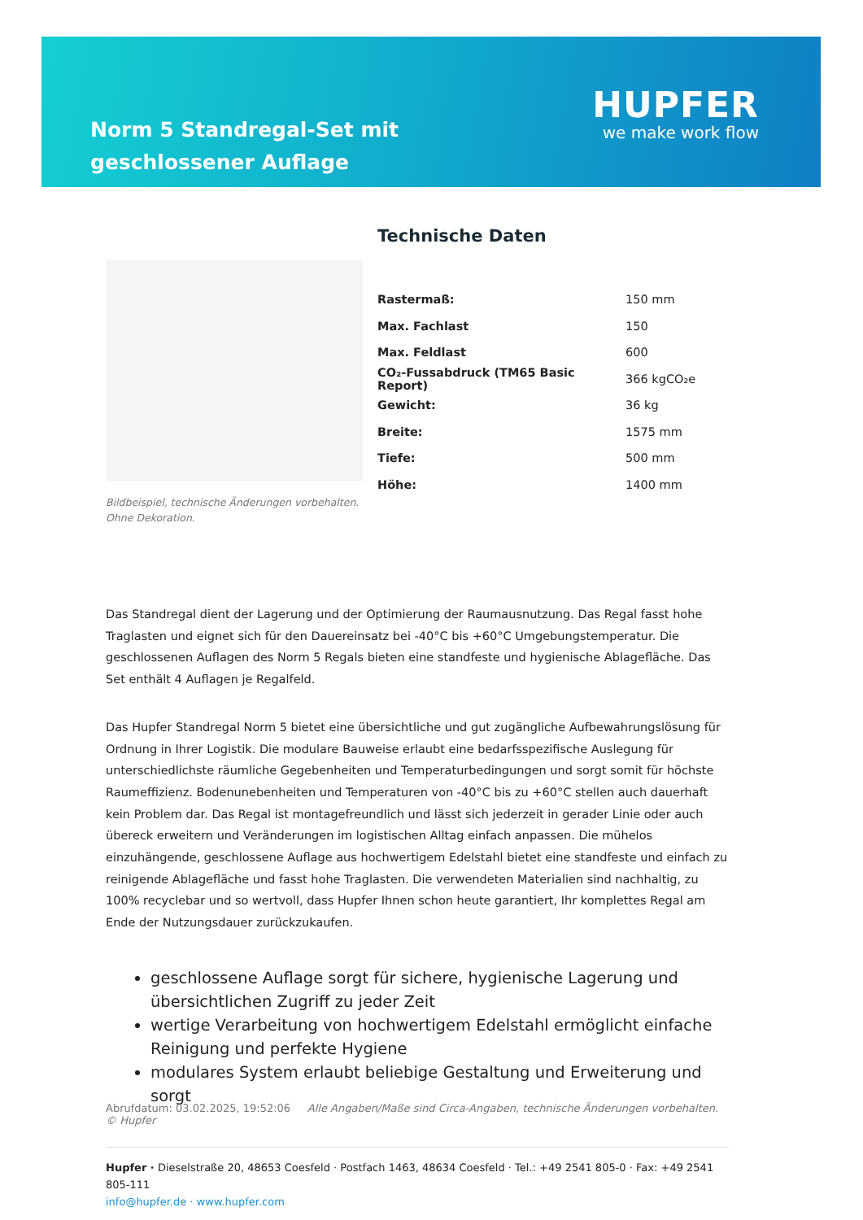Norm 5 Standregal-Set mit geschlossener Auflage
HUPFER
we make work flow
Bildbeispiel, technische Änderungen vorbehalten.
Ohne Dekoration.
Technische Daten
| Rastermaß: | 150 mm |
| Max. Fachlast | 150 |
| Max. Feldlast | 600 |
| CO₂-Fussabdruck (TM65 Basic Report) | 366 kgCO₂e |
| Gewicht: | 36 kg |
| Breite: | 1575 mm |
| Tiefe: | 500 mm |
| Höhe: | 1400 mm |
Das Standregal dient der Lagerung und der Optimierung der Raumausnutzung. Das Regal fasst hohe Traglasten und eignet sich für den Dauereinsatz bei -40°C bis +60°C Umgebungstemperatur. Die geschlossenen Auflagen des Norm 5 Regals bieten eine standfeste und hygienische Ablagefläche. Das Set enthält 4 Auflagen je Regalfeld.
Das Hupfer Standregal Norm 5 bietet eine übersichtliche und gut zugängliche Aufbewahrungslösung für Ordnung in Ihrer Logistik. Die modulare Bauweise erlaubt eine bedarfsspezifische Auslegung für unterschiedlichste räumliche Gegebenheiten und Temperaturbedingungen und sorgt somit für höchste Raumeffizienz. Bodenunebenheiten und Temperaturen von -40°C bis zu +60°C stellen auch dauerhaft kein Problem dar. Das Regal ist montagefreundlich und lässt sich jederzeit in gerader Linie oder auch übereck erweitern und Veränderungen im logistischen Alltag einfach anpassen. Die mühelos einzuhängende, geschlossene Auflage aus hochwertigem Edelstahl bietet eine standfeste und einfach zu reinigende Ablagefläche und fasst hohe Traglasten. Die verwendeten Materialien sind nachhaltig, zu 100% recyclebar und so wertvoll, dass Hupfer Ihnen schon heute garantiert, Ihr komplettes Regal am Ende der Nutzungsdauer zurückzukaufen.
geschlossene Auflage sorgt für sichere, hygienische Lagerung und übersichtlichen Zugriff zu jeder Zeit
wertige Verarbeitung von hochwertigem Edelstahl ermöglicht einfache Reinigung und perfekte Hygiene
modulares System erlaubt beliebige Gestaltung und Erweiterung und sorgt
Abrufdatum: 03.02.2025, 19:52:06 Alle Angaben/Maße sind Circa-Angaben, technische Änderungen vorbehalten. © Hupfer
Hupfer · Dieselstraße 20, 48653 Coesfeld · Postfach 1463, 48634 Coesfeld · Tel.: +49 2541 805-0 · Fax: +49 2541 805-111
info@hupfer.de · www.hupfer.com